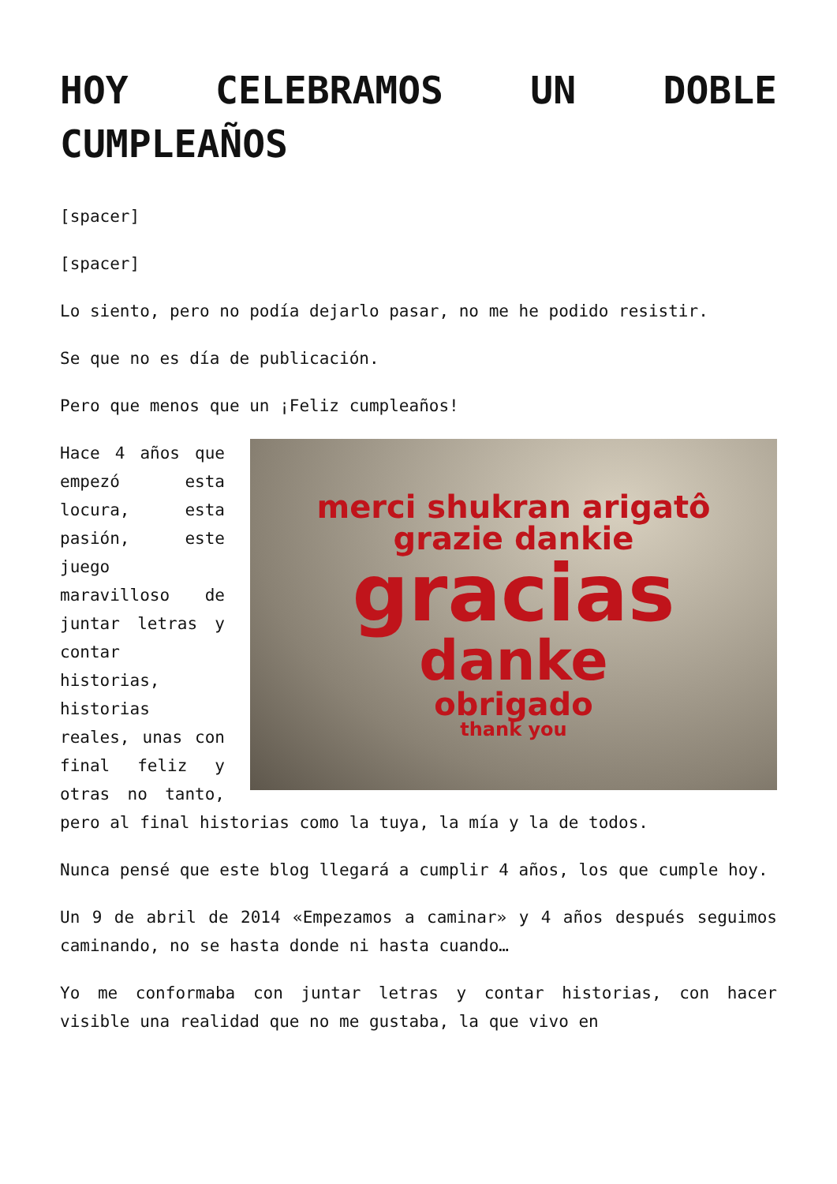HOY CELEBRAMOS UN DOBLE CUMPLEAÑOS
[spacer]
[spacer]
Lo siento, pero no podía dejarlo pasar, no me he podido resistir.
Se que no es día de publicación.
Pero que menos que un ¡Feliz cumpleaños!
merci shukran arigatô
grazie dankie
gracias
danke
obrigado
thank you
Hace 4 años que empezó esta locura, esta pasión, este juego maravilloso de juntar letras y contar historias, historias reales, unas con final feliz y otras no tanto, pero al final historias como la tuya, la mía y la de todos.
Nunca pensé que este blog llegará a cumplir 4 años, los que cumple hoy.
Un 9 de abril de 2014 «Empezamos a caminar» y 4 años después seguimos caminando, no se hasta donde ni hasta cuando…
Yo me conformaba con juntar letras y contar historias, con hacer visible una realidad que no me gustaba, la que vivo en